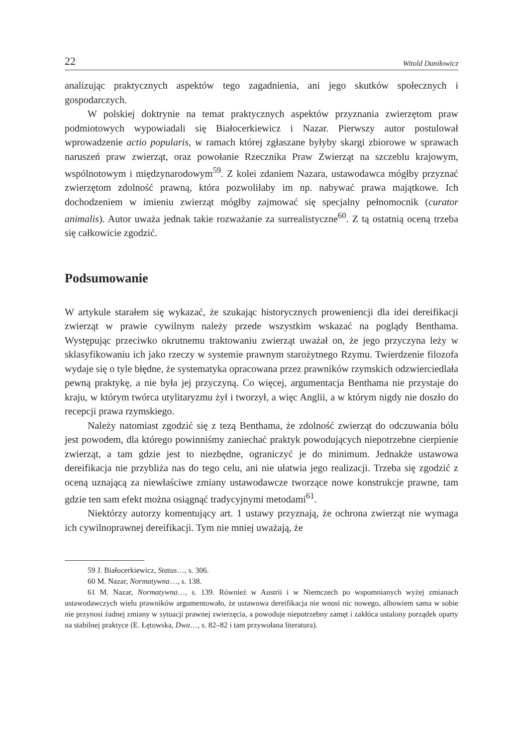22 Witold Daniłowicz
analizując praktycznych aspektów tego zagadnienia, ani jego skutków społecznych i gospodarczych.
W polskiej doktrynie na temat praktycznych aspektów przyznania zwierzętom praw podmiotowych wypowiadali się Białocerkiewicz i Nazar. Pierwszy autor postulował wprowadzenie actio popularis, w ramach której zgłaszane byłyby skargi zbiorowe w sprawach naruszeń praw zwierząt, oraz powołanie Rzecznika Praw Zwierząt na szczeblu krajowym, wspólnotowym i międzynarodowym<sup>59</sup>. Z kolei zdaniem Nazara, ustawodawca mógłby przyznać zwierzętom zdolność prawną, która pozwoliłaby im np. nabywać prawa majątkowe. Ich dochodzeniem w imieniu zwierząt mógłby zajmować się specjalny pełnomocnik (curator animalis). Autor uważa jednak takie rozważanie za surrealistyczne<sup>60</sup>. Z tą ostatnią oceną trzeba się całkowicie zgodzić.
Podsumowanie
W artykule starałem się wykazać, że szukając historycznych proweniencji dla idei dereifikacji zwierząt w prawie cywilnym należy przede wszystkim wskazać na poglądy Benthama. Występując przeciwko okrutnemu traktowaniu zwierząt uważał on, że jego przyczyna leży w sklasyfikowaniu ich jako rzeczy w systemie prawnym starożytnego Rzymu. Twierdzenie filozofa wydaje się o tyle błędne, że systematyka opracowana przez prawników rzymskich odzwierciedlała pewną praktykę, a nie była jej przyczyną. Co więcej, argumentacja Benthama nie przystaje do kraju, w którym twórca utylitaryzmu żył i tworzył, a więc Anglii, a w którym nigdy nie doszło do recepcji prawa rzymskiego.
Należy natomiast zgodzić się z tezą Benthama, że zdolność zwierząt do odczuwania bólu jest powodem, dla którego powinniśmy zaniechać praktyk powodujących niepotrzebne cierpienie zwierząt, a tam gdzie jest to niezbędne, ograniczyć je do minimum. Jednakże ustawowa dereifikacja nie przybliża nas do tego celu, ani nie ułatwia jego realizacji. Trzeba się zgodzić z oceną uznającą za niewłaściwe zmiany ustawodawcze tworzące nowe konstrukcje prawne, tam gdzie ten sam efekt można osiągnąć tradycyjnymi metodami<sup>61</sup>.
Niektórzy autorzy komentujący art. 1 ustawy przyznają, że ochrona zwierząt nie wymaga ich cywilnoprawnej dereifikacji. Tym nie mniej uważają, że
59 J. Białocerkiewicz, Status…, s. 306.
60 M. Nazar, Normatywna…, s. 138.
61 M. Nazar, Normatywna…, s. 139. Również w Austrii i w Niemczech po wspomnianych wyżej zmianach ustawodawczych wielu prawników argumentowało, że ustawowa dereifikacja nie wnosi nic nowego, albowiem sama w sobie nie przynosi żadnej zmiany w sytuacji prawnej zwierzęcia, a powoduje niepotrzebny zamęt i zakłóca ustalony porządek oparty na stabilnej praktyce (E. Łętowska, Dwa…, s. 82–82 i tam przywołana literatura).